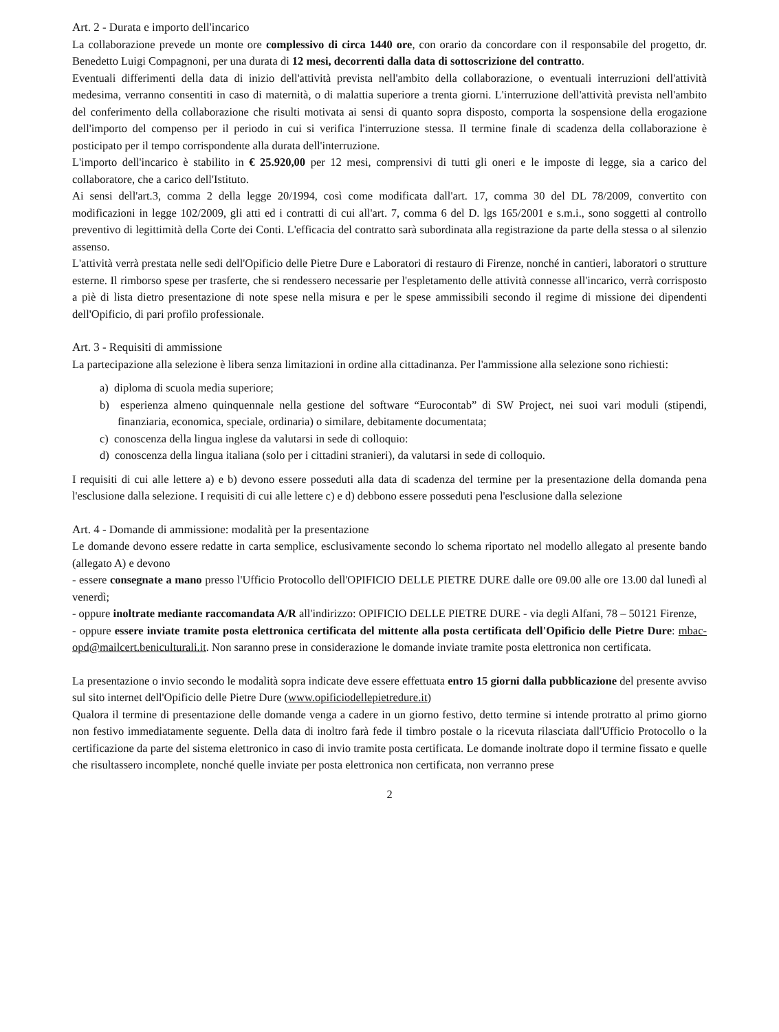Art. 2 - Durata e importo dell'incarico
La collaborazione prevede un monte ore complessivo di circa 1440 ore, con orario da concordare con il responsabile del progetto, dr. Benedetto Luigi Compagnoni, per una durata di 12 mesi, decorrenti dalla data di sottoscrizione del contratto.
Eventuali differimenti della data di inizio dell'attività prevista nell'ambito della collaborazione, o eventuali interruzioni dell'attività medesima, verranno consentiti in caso di maternità, o di malattia superiore a trenta giorni. L'interruzione dell'attività prevista nell'ambito del conferimento della collaborazione che risulti motivata ai sensi di quanto sopra disposto, comporta la sospensione della erogazione dell'importo del compenso per il periodo in cui si verifica l'interruzione stessa. Il termine finale di scadenza della collaborazione è posticipato per il tempo corrispondente alla durata dell'interruzione.
L'importo dell'incarico è stabilito in € 25.920,00 per 12 mesi, comprensivi di tutti gli oneri e le imposte di legge, sia a carico del collaboratore, che a carico dell'Istituto.
Ai sensi dell'art.3, comma 2 della legge 20/1994, così come modificata dall'art. 17, comma 30 del DL 78/2009, convertito con modificazioni in legge 102/2009, gli atti ed i contratti di cui all'art. 7, comma 6 del D. lgs 165/2001 e s.m.i., sono soggetti al controllo preventivo di legittimità della Corte dei Conti. L'efficacia del contratto sarà subordinata alla registrazione da parte della stessa o al silenzio assenso.
L'attività verrà prestata nelle sedi dell'Opificio delle Pietre Dure e Laboratori di restauro di Firenze, nonché in cantieri, laboratori o strutture esterne. Il rimborso spese per trasferte, che si rendessero necessarie per l'espletamento delle attività connesse all'incarico, verrà corrisposto a piè di lista dietro presentazione di note spese nella misura e per le spese ammissibili secondo il regime di missione dei dipendenti dell'Opificio, di pari profilo professionale.
Art. 3 - Requisiti di ammissione
La partecipazione alla selezione è libera senza limitazioni in ordine alla cittadinanza. Per l'ammissione alla selezione sono richiesti:
a) diploma di scuola media superiore;
b) esperienza almeno quinquennale nella gestione del software “Eurocontab” di SW Project, nei suoi vari moduli (stipendi, finanziaria, economica, speciale, ordinaria) o similare, debitamente documentata;
c) conoscenza della lingua inglese da valutarsi in sede di colloquio:
d) conoscenza della lingua italiana (solo per i cittadini stranieri), da valutarsi in sede di colloquio.
I requisiti di cui alle lettere a) e b) devono essere posseduti alla data di scadenza del termine per la presentazione della domanda pena l'esclusione dalla selezione. I requisiti di cui alle lettere c) e d) debbono essere posseduti pena l'esclusione dalla selezione
Art. 4 - Domande di ammissione: modalità per la presentazione
Le domande devono essere redatte in carta semplice, esclusivamente secondo lo schema riportato nel modello allegato al presente bando (allegato A) e devono
- essere consegnate a mano presso l'Ufficio Protocollo dell'OPIFICIO DELLE PIETRE DURE dalle ore 09.00 alle ore 13.00 dal lunedì al venerdì;
- oppure inoltrate mediante raccomandata A/R all'indirizzo: OPIFICIO DELLE PIETRE DURE - via degli Alfani, 78 – 50121 Firenze,
- oppure essere inviate tramite posta elettronica certificata del mittente alla posta certificata dell'Opificio delle Pietre Dure: mbac-opd@mailcert.beniculturali.it. Non saranno prese in considerazione le domande inviate tramite posta elettronica non certificata.
La presentazione o invio secondo le modalità sopra indicate deve essere effettuata entro 15 giorni dalla pubblicazione del presente avviso sul sito internet dell'Opificio delle Pietre Dure (www.opificiodellepietredure.it)
Qualora il termine di presentazione delle domande venga a cadere in un giorno festivo, detto termine si intende protratto al primo giorno non festivo immediatamente seguente. Della data di inoltro farà fede il timbro postale o la ricevuta rilasciata dall'Ufficio Protocollo o la certificazione da parte del sistema elettronico in caso di invio tramite posta certificata. Le domande inoltrate dopo il termine fissato e quelle che risultassero incomplete, nonché quelle inviate per posta elettronica non certificata, non verranno prese
2